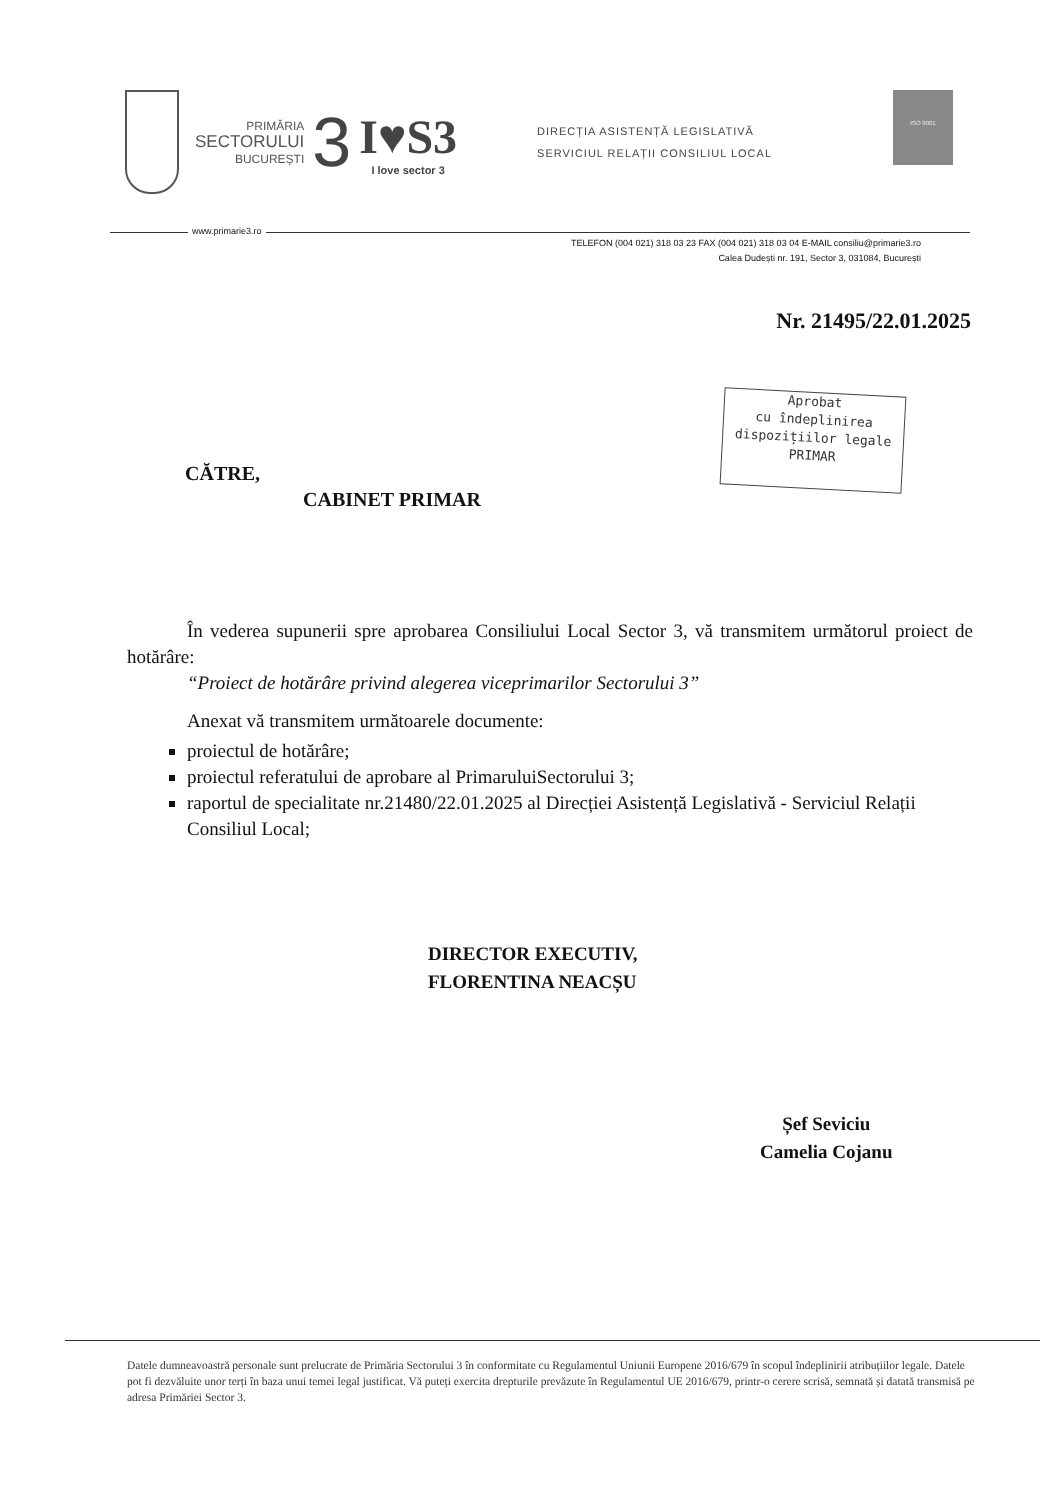PRIMĂRIA
SECTORULUI
BUCUREȘTI
3
I♥S3
I love sector 3
DIRECȚIA ASISTENȚĂ LEGISLATIVĂ
SERVICIUL RELAȚII CONSILIUL LOCAL
ISO 9001
www.primarie3.ro
TELEFON (004 021) 318 03 23 FAX (004 021) 318 03 04 E-MAIL consiliu@primarie3.ro
Calea Dudești nr. 191, Sector 3, 031084, București
Nr. 21495/22.01.2025
Aprobat
cu îndeplinirea
dispozițiilor legale
PRIMAR
CĂTRE,
CABINET PRIMAR
În vederea supunerii spre aprobarea Consiliului Local Sector 3, vă transmitem următorul proiect de hotărâre:
“Proiect de hotărâre privind alegerea viceprimarilor Sectorului 3”
Anexat vă transmitem următoarele documente:
proiectul de hotărâre;
proiectul referatului de aprobare al PrimaruluiSectorului 3;
raportul de specialitate nr.21480/22.01.2025 al Direcției Asistență Legislativă - Serviciul Relații Consiliul Local;
DIRECTOR EXECUTIV,
FLORENTINA NEACȘU
Șef Seviciu
Camelia Cojanu
Datele dumneavoastră personale sunt prelucrate de Primăria Sectorului 3 în conformitate cu Regulamentul Uniunii Europene 2016/679 în scopul îndeplinirii atribuțiilor legale. Datele pot fi dezvăluite unor terți în baza unui temei legal justificat. Vă puteți exercita drepturile prevăzute în Regulamentul UE 2016/679, printr-o cerere scrisă, semnată și datată transmisă pe adresa Primăriei Sector 3.